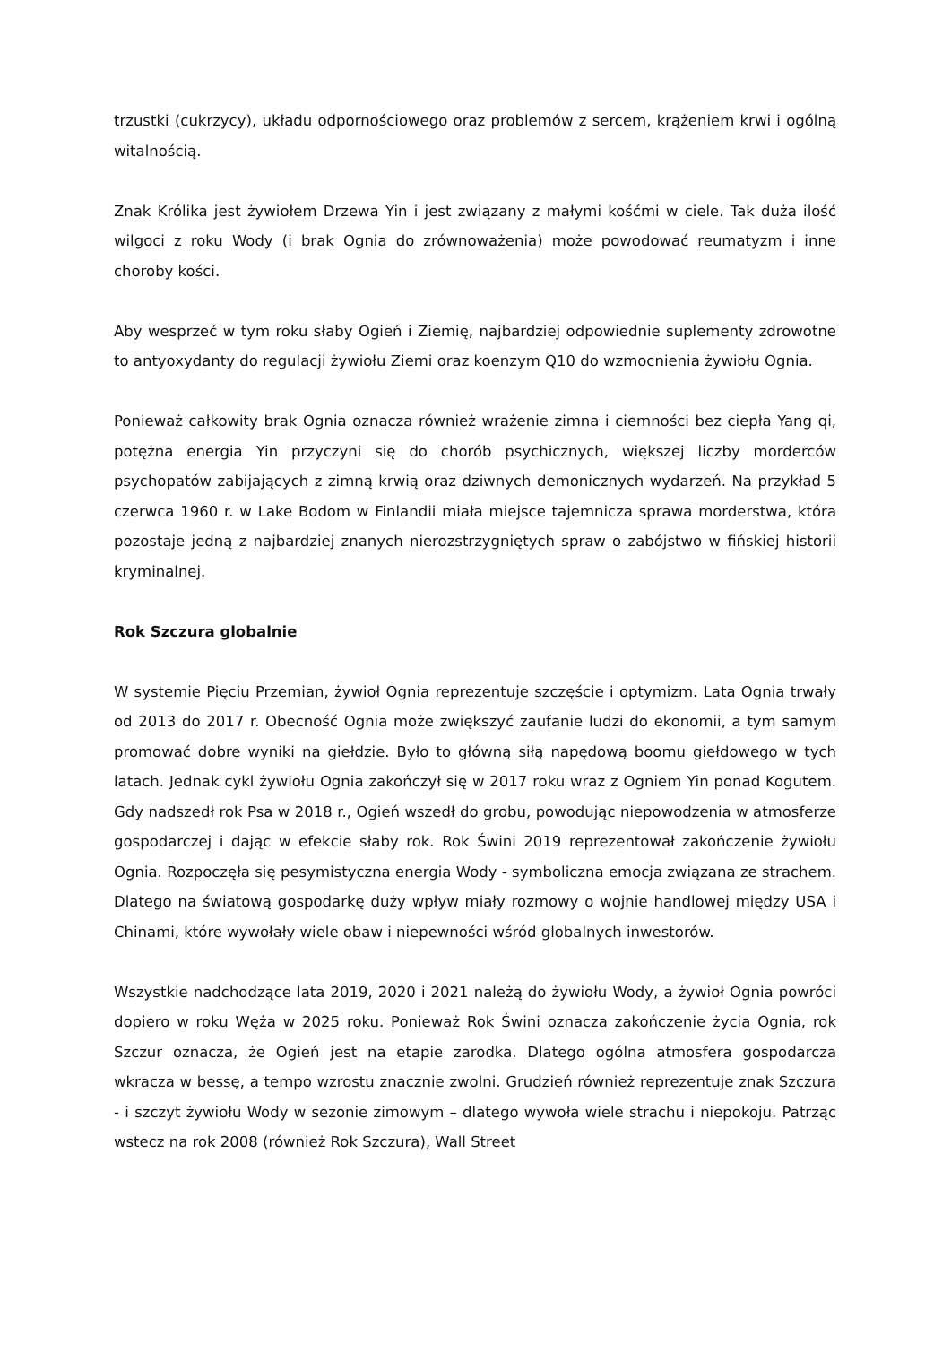trzustki (cukrzycy), układu odpornościowego oraz problemów z sercem, krążeniem krwi i ogólną witalnością.
Znak Królika jest żywiołem Drzewa Yin i jest związany z małymi kośćmi w ciele. Tak duża ilość wilgoci z roku Wody (i brak Ognia do zrównoważenia) może powodować reumatyzm i inne choroby kości.
Aby wesprzeć w tym roku słaby Ogień i Ziemię, najbardziej odpowiednie suplementy zdrowotne to antyoxydanty do regulacji żywiołu Ziemi oraz koenzym Q10 do wzmocnienia żywiołu Ognia.
Ponieważ całkowity brak Ognia oznacza również wrażenie zimna i ciemności bez ciepła Yang qi, potężna energia Yin przyczyni się do chorób psychicznych, większej liczby morderców psychopatów zabijających z zimną krwią oraz dziwnych demonicznych wydarzeń. Na przykład 5 czerwca 1960 r. w Lake Bodom w Finlandii miała miejsce tajemnicza sprawa morderstwa, która pozostaje jedną z najbardziej znanych nierozstrzygniętych spraw o zabójstwo w fińskiej historii kryminalnej.
Rok Szczura globalnie
W systemie Pięciu Przemian, żywioł Ognia reprezentuje szczęście i optymizm. Lata Ognia trwały od 2013 do 2017 r. Obecność Ognia może zwiększyć zaufanie ludzi do ekonomii, a tym samym promować dobre wyniki na giełdzie. Było to główną siłą napędową boomu giełdowego w tych latach. Jednak cykl żywiołu Ognia zakończył się w 2017 roku wraz z Ogniem Yin ponad Kogutem. Gdy nadszedł rok Psa w 2018 r., Ogień wszedł do grobu, powodując niepowodzenia w atmosferze gospodarczej i dając w efekcie słaby rok. Rok Świni 2019 reprezentował zakończenie żywiołu Ognia. Rozpoczęła się pesymistyczna energia Wody - symboliczna emocja związana ze strachem. Dlatego na światową gospodarkę duży wpływ miały rozmowy o wojnie handlowej między USA i Chinami, które wywołały wiele obaw i niepewności wśród globalnych inwestorów.
Wszystkie nadchodzące lata 2019, 2020 i 2021 należą do żywiołu Wody, a żywioł Ognia powróci dopiero w roku Węża w 2025 roku. Ponieważ Rok Świni oznacza zakończenie życia Ognia, rok Szczur oznacza, że Ogień jest na etapie zarodka. Dlatego ogólna atmosfera gospodarcza wkracza w bessę, a tempo wzrostu znacznie zwolni. Grudzień również reprezentuje znak Szczura - i szczyt żywiołu Wody w sezonie zimowym – dlatego wywoła wiele strachu i niepokoju. Patrząc wstecz na rok 2008 (również Rok Szczura), Wall Street